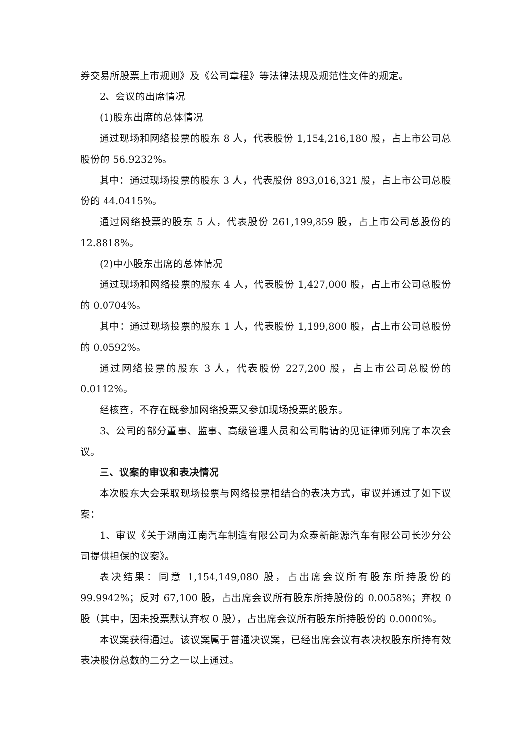券交易所股票上市规则》及《公司章程》等法律法规及规范性文件的规定。
2、会议的出席情况
(1)股东出席的总体情况
通过现场和网络投票的股东 8 人，代表股份 1,154,216,180 股，占上市公司总股份的 56.9232%。
其中：通过现场投票的股东 3 人，代表股份 893,016,321 股，占上市公司总股份的 44.0415%。
通过网络投票的股东 5 人，代表股份 261,199,859 股，占上市公司总股份的 12.8818%。
(2)中小股东出席的总体情况
通过现场和网络投票的股东 4 人，代表股份 1,427,000 股，占上市公司总股份的 0.0704%。
其中：通过现场投票的股东 1 人，代表股份 1,199,800 股，占上市公司总股份的 0.0592%。
通过网络投票的股东 3 人，代表股份 227,200 股，占上市公司总股份的 0.0112%。
经核查，不存在既参加网络投票又参加现场投票的股东。
3、公司的部分董事、监事、高级管理人员和公司聘请的见证律师列席了本次会议。
三、议案的审议和表决情况
本次股东大会采取现场投票与网络投票相结合的表决方式，审议并通过了如下议案：
1、审议《关于湖南江南汽车制造有限公司为众泰新能源汽车有限公司长沙分公司提供担保的议案》。
表决结果：同意 1,154,149,080 股，占出席会议所有股东所持股份的 99.9942%；反对 67,100 股，占出席会议所有股东所持股份的 0.0058%；弃权 0 股（其中，因未投票默认弃权 0 股），占出席会议所有股东所持股份的 0.0000%。
本议案获得通过。该议案属于普通决议案，已经出席会议有表决权股东所持有效表决股份总数的二分之一以上通过。